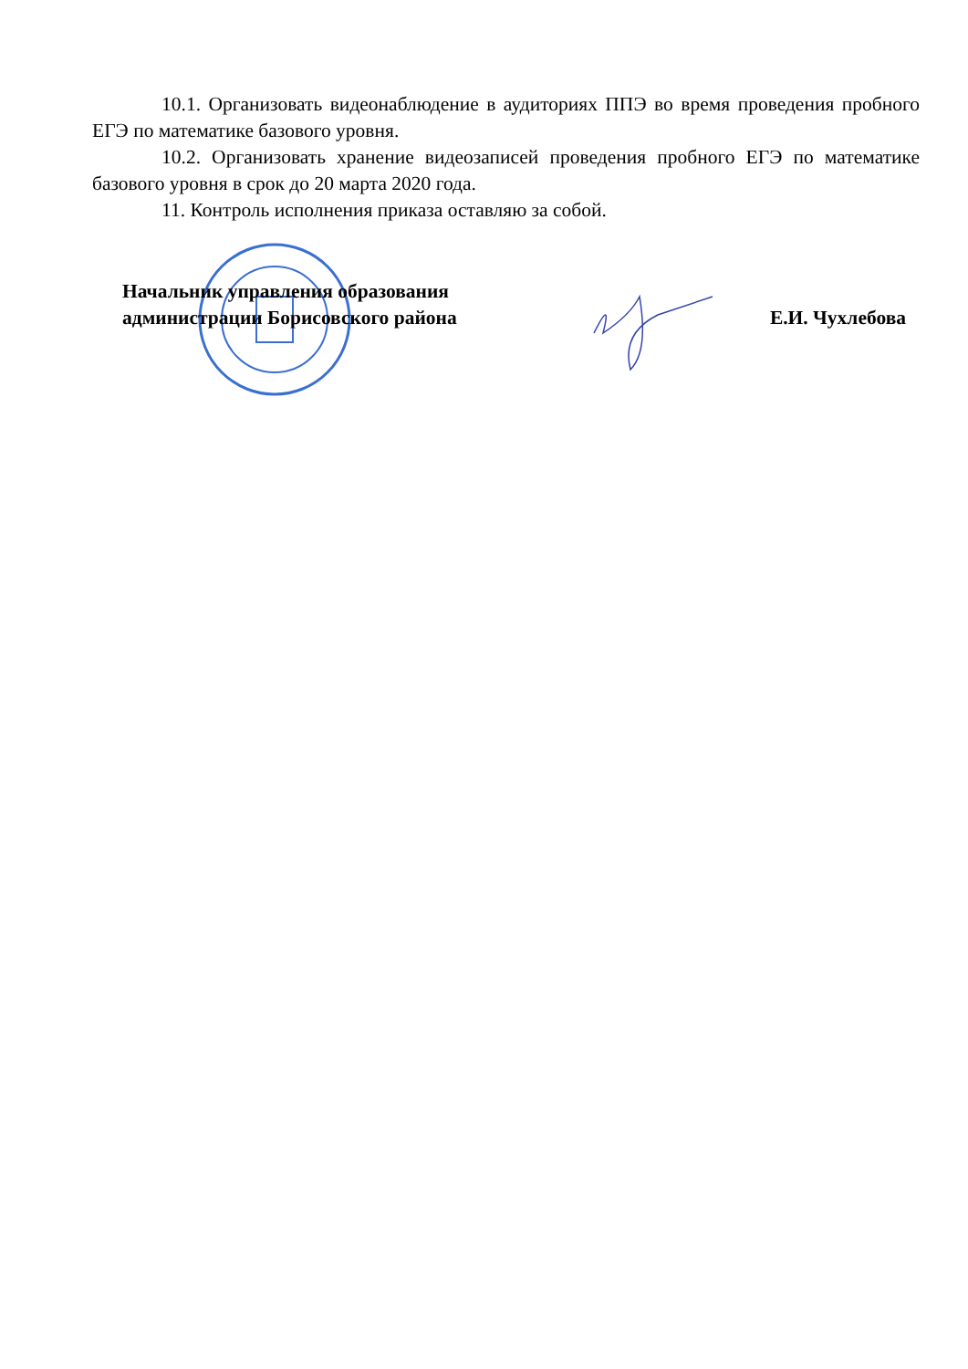10.1. Организовать видеонаблюдение в аудиториях ППЭ во время проведения пробного ЕГЭ по математике базового уровня.
10.2. Организовать хранение видеозаписей проведения пробного ЕГЭ по математике базового уровня в срок до 20 марта 2020 года.
11. Контроль исполнения приказа оставляю за собой.
Начальник управления образования
администрации Борисовского района
Е.И. Чухлебова